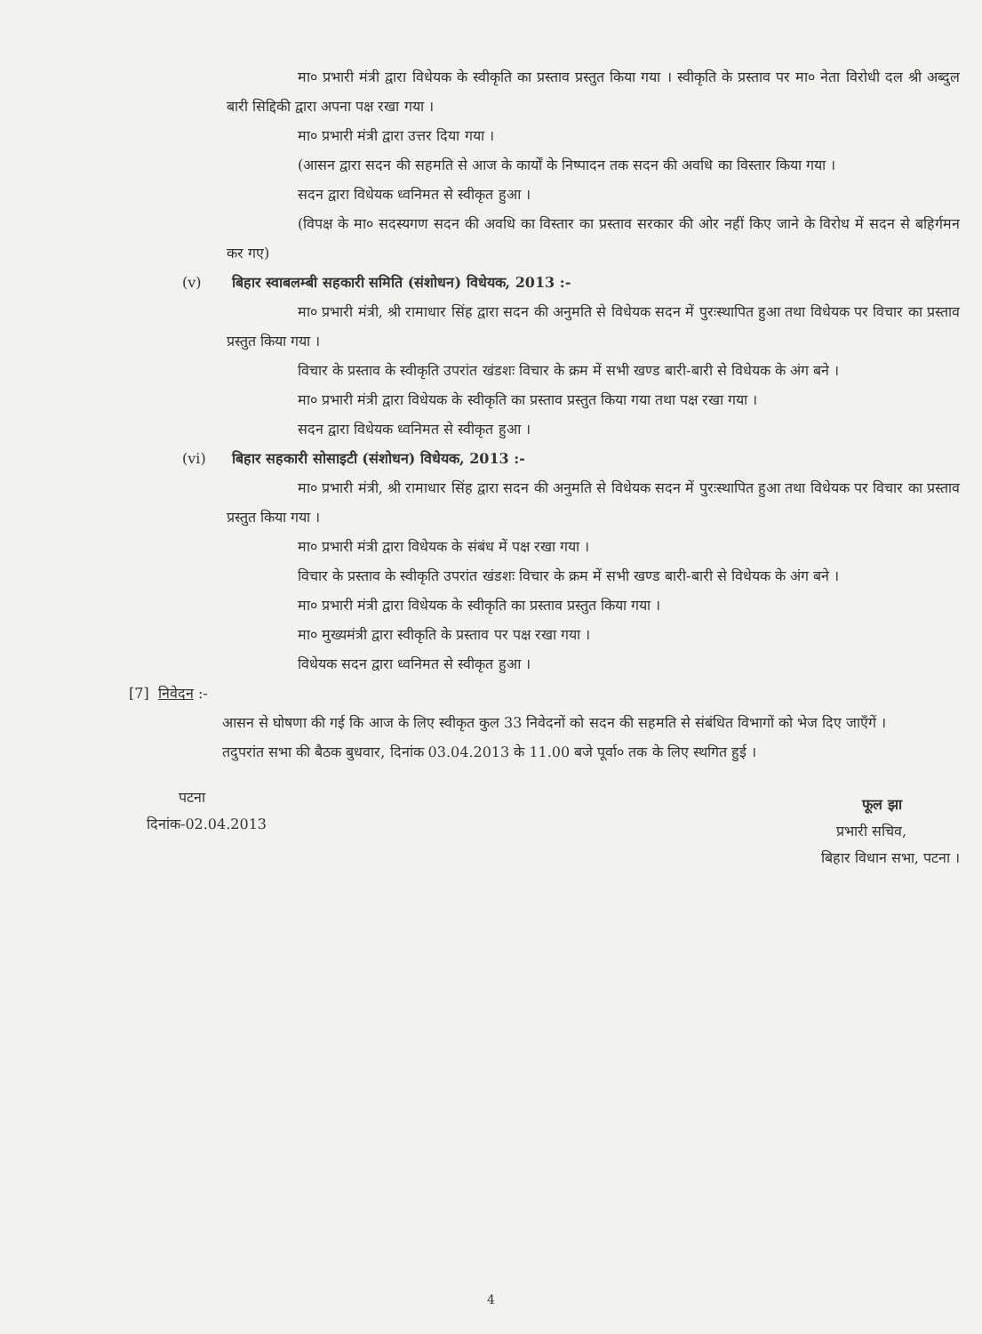मा० प्रभारी मंत्री द्वारा विधेयक के स्वीकृति का प्रस्ताव प्रस्तुत किया गया । स्वीकृति के प्रस्ताव पर मा० नेता विरोधी दल श्री अब्दुल बारी सिद्दिकी द्वारा अपना पक्ष रखा गया ।
मा० प्रभारी मंत्री द्वारा उत्तर दिया गया ।
(आसन द्वारा सदन की सहमति से आज के कार्यों के निष्पादन तक सदन की अवधि का विस्तार किया गया ।
सदन द्वारा विधेयक ध्वनिमत से स्वीकृत हुआ ।
(विपक्ष के मा० सदस्यगण सदन की अवधि का विस्तार का प्रस्ताव सरकार की ओर नहीं किए जाने के विरोध में सदन से बहिर्गमन कर गए)
(v) बिहार स्वाबलम्बी सहकारी समिति (संशोधन) विधेयक, 2013 :-
मा० प्रभारी मंत्री, श्री रामाधार सिंह द्वारा सदन की अनुमति से विधेयक सदन में पुरःस्थापित हुआ तथा विधेयक पर विचार का प्रस्ताव प्रस्तुत किया गया ।
विचार के प्रस्ताव के स्वीकृति उपरांत खंडशः विचार के क्रम में सभी खण्ड बारी-बारी से विधेयक के अंग बने ।
मा० प्रभारी मंत्री द्वारा विधेयक के स्वीकृति का प्रस्ताव प्रस्तुत किया गया तथा पक्ष रखा गया ।
सदन द्वारा विधेयक ध्वनिमत से स्वीकृत हुआ ।
(vi) बिहार सहकारी सोसाइटी (संशोधन) विधेयक, 2013 :-
मा० प्रभारी मंत्री, श्री रामाधार सिंह द्वारा सदन की अनुमति से विधेयक सदन में पुरःस्थापित हुआ तथा विधेयक पर विचार का प्रस्ताव प्रस्तुत किया गया ।
मा० प्रभारी मंत्री द्वारा विधेयक के संबंध में पक्ष रखा गया ।
विचार के प्रस्ताव के स्वीकृति उपरांत खंडशः विचार के क्रम में सभी खण्ड बारी-बारी से विधेयक के अंग बने ।
मा० प्रभारी मंत्री द्वारा विधेयक के स्वीकृति का प्रस्ताव प्रस्तुत किया गया ।
मा० मुख्यमंत्री द्वारा स्वीकृति के प्रस्ताव पर पक्ष रखा गया ।
विधेयक सदन द्वारा ध्वनिमत से स्वीकृत हुआ ।
[7] निवेदन :-
आसन से घोषणा की गई कि आज के लिए स्वीकृत कुल 33 निवेदनों को सदन की सहमति से संबंधित विभागों को भेज दिए जाएँगें ।
तदुपरांत सभा की बैठक बुधवार, दिनांक 03.04.2013 के 11.00 बजे पूर्वा० तक के लिए स्थगित हुई ।
पटना
दिनांक-02.04.2013
फूल झा
प्रभारी सचिव,
बिहार विधान सभा, पटना ।
4